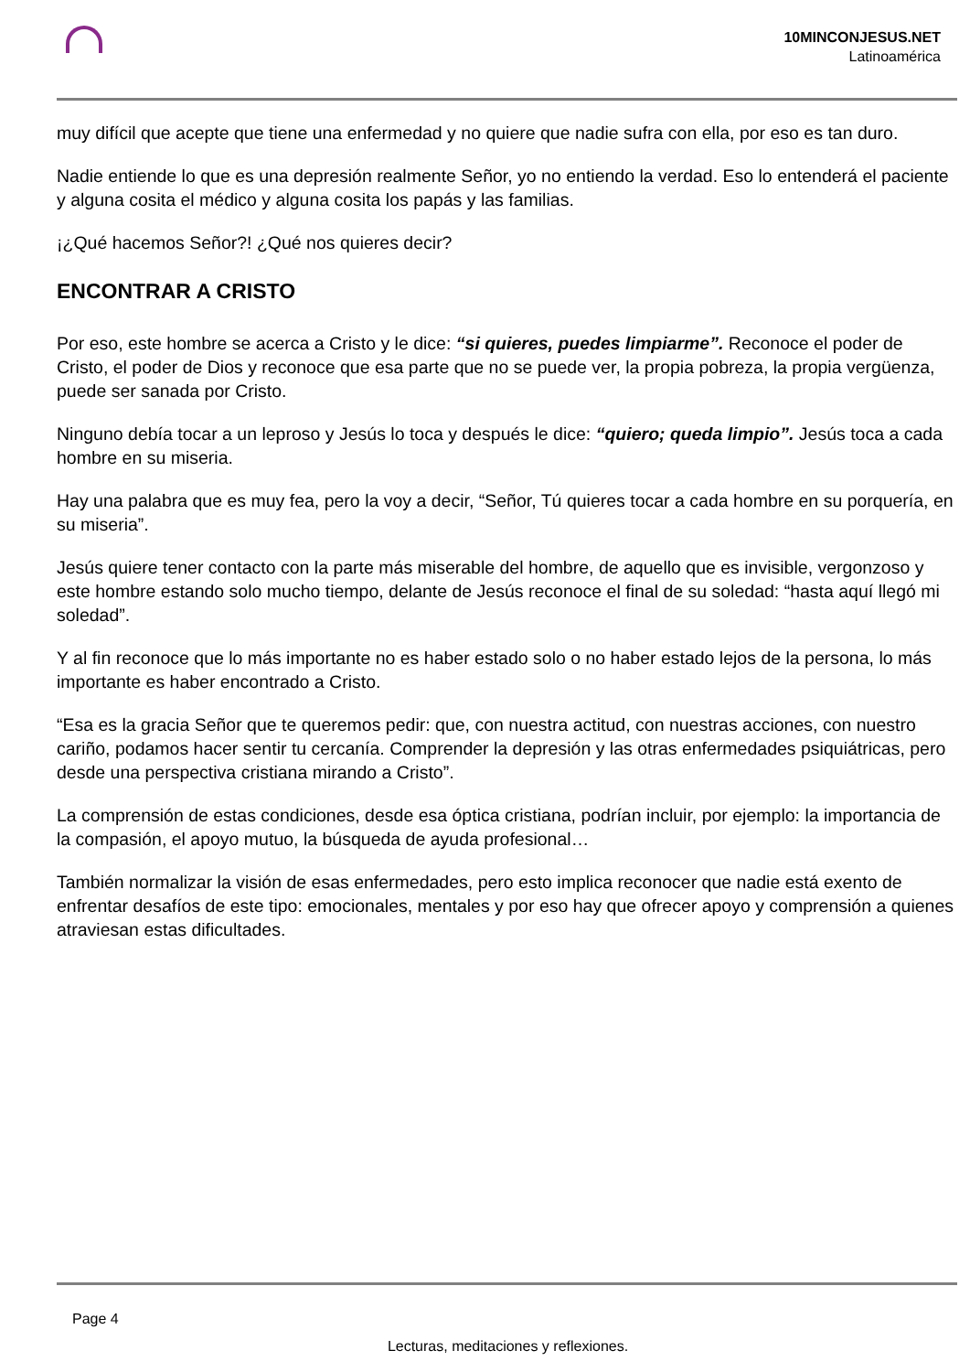10MINCONJESUS.NET
Latinoamérica
muy difícil que acepte que tiene una enfermedad y no quiere que nadie sufra con ella, por eso es tan duro.
Nadie entiende lo que es una depresión realmente Señor, yo no entiendo la verdad. Eso lo entenderá el paciente y alguna cosita el médico y alguna cosita los papás y las familias.
¡¿Qué hacemos Señor?! ¿Qué nos quieres decir?
ENCONTRAR A CRISTO
Por eso, este hombre se acerca a Cristo y le dice: “si quieres, puedes limpiarme”. Reconoce el poder de Cristo, el poder de Dios y reconoce que esa parte que no se puede ver, la propia pobreza, la propia vergüenza, puede ser sanada por Cristo.
Ninguno debía tocar a un leproso y Jesús lo toca y después le dice: “quiero; queda limpio”. Jesús toca a cada hombre en su miseria.
Hay una palabra que es muy fea, pero la voy a decir, “Señor, Tú quieres tocar a cada hombre en su porquería, en su miseria”.
Jesús quiere tener contacto con la parte más miserable del hombre, de aquello que es invisible, vergonzoso y este hombre estando solo mucho tiempo, delante de Jesús reconoce el final de su soledad: “hasta aquí llegó mi soledad”.
Y al fin reconoce que lo más importante no es haber estado solo o no haber estado lejos de la persona, lo más importante es haber encontrado a Cristo.
“Esa es la gracia Señor que te queremos pedir: que, con nuestra actitud, con nuestras acciones, con nuestro cariño, podamos hacer sentir tu cercanía. Comprender la depresión y las otras enfermedades psiquiátricas, pero desde una perspectiva cristiana mirando a Cristo”.
La comprensión de estas condiciones, desde esa óptica cristiana, podrían incluir, por ejemplo: la importancia de la compasión, el apoyo mutuo, la búsqueda de ayuda profesional…
También normalizar la visión de esas enfermedades, pero esto implica reconocer que nadie está exento de enfrentar desafíos de este tipo: emocionales, mentales y por eso hay que ofrecer apoyo y comprensión a quienes atraviesan estas dificultades.
Page 4
Lecturas, meditaciones y reflexiones.